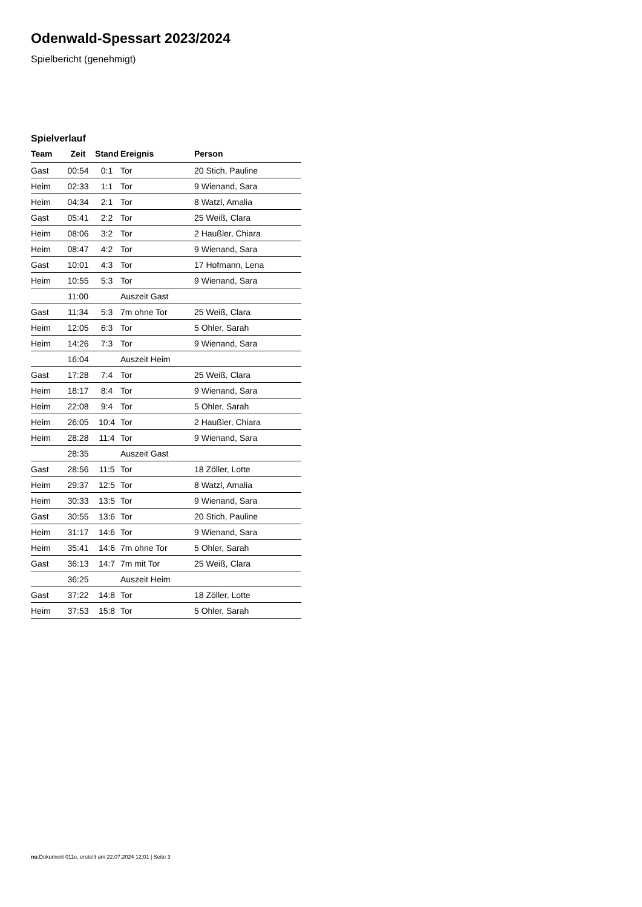Odenwald-Spessart 2023/2024
Spielbericht (genehmigt)
Spielverlauf
| Team | Zeit | Stand | Ereignis | Person |
| --- | --- | --- | --- | --- |
| Gast | 00:54 | 0:1 | Tor | 20 Stich, Pauline |
| Heim | 02:33 | 1:1 | Tor | 9 Wienand, Sara |
| Heim | 04:34 | 2:1 | Tor | 8 Watzl, Amalia |
| Gast | 05:41 | 2:2 | Tor | 25 Weiß, Clara |
| Heim | 08:06 | 3:2 | Tor | 2 Haußler, Chiara |
| Heim | 08:47 | 4:2 | Tor | 9 Wienand, Sara |
| Gast | 10:01 | 4:3 | Tor | 17 Hofmann, Lena |
| Heim | 10:55 | 5:3 | Tor | 9 Wienand, Sara |
| | 11:00 | | Auszeit Gast | |
| Gast | 11:34 | 5:3 | 7m ohne Tor | 25 Weiß, Clara |
| Heim | 12:05 | 6:3 | Tor | 5 Ohler, Sarah |
| Heim | 14:26 | 7:3 | Tor | 9 Wienand, Sara |
| | 16:04 | | Auszeit Heim | |
| Gast | 17:28 | 7:4 | Tor | 25 Weiß, Clara |
| Heim | 18:17 | 8:4 | Tor | 9 Wienand, Sara |
| Heim | 22:08 | 9:4 | Tor | 5 Ohler, Sarah |
| Heim | 26:05 | 10:4 | Tor | 2 Haußler, Chiara |
| Heim | 28:28 | 11:4 | Tor | 9 Wienand, Sara |
| | 28:35 | | Auszeit Gast | |
| Gast | 28:56 | 11:5 | Tor | 18 Zöller, Lotte |
| Heim | 29:37 | 12:5 | Tor | 8 Watzl, Amalia |
| Heim | 30:33 | 13:5 | Tor | 9 Wienand, Sara |
| Gast | 30:55 | 13:6 | Tor | 20 Stich, Pauline |
| Heim | 31:17 | 14:6 | Tor | 9 Wienand, Sara |
| Heim | 35:41 | 14:6 | 7m ohne Tor | 5 Ohler, Sarah |
| Gast | 36:13 | 14:7 | 7m mit Tor | 25 Weiß, Clara |
| | 36:25 | | Auszeit Heim | |
| Gast | 37:22 | 14:8 | Tor | 18 Zöller, Lotte |
| Heim | 37:53 | 15:8 | Tor | 5 Ohler, Sarah |
nu.Dokument 011e, erstellt am 22.07.2024 12:01 | Seite 3